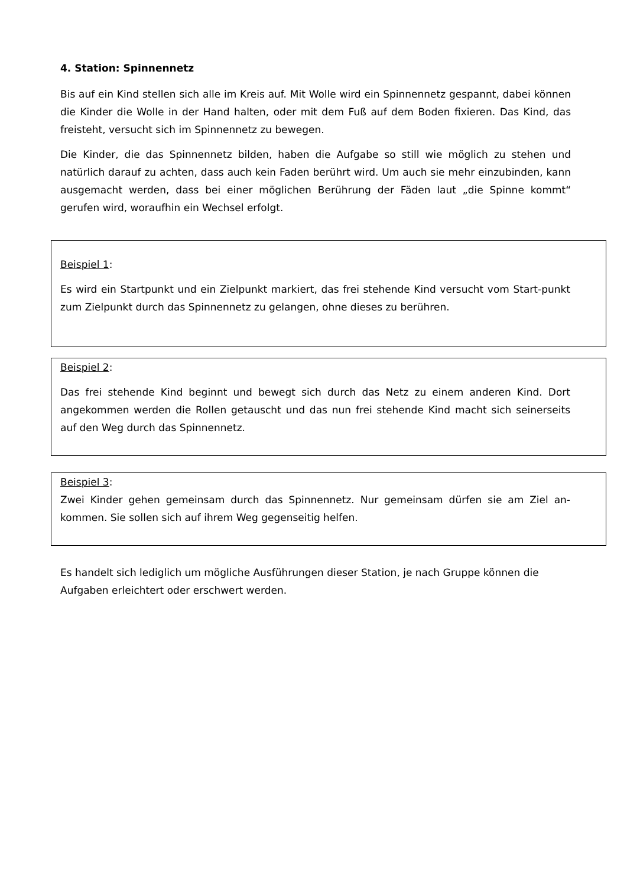4. Station: Spinnennetz
Bis auf ein Kind stellen sich alle im Kreis auf. Mit Wolle wird ein Spinnennetz gespannt, dabei können die Kinder die Wolle in der Hand halten, oder mit dem Fuß auf dem Boden fixieren. Das Kind, das freisteht, versucht sich im Spinnennetz zu bewegen.
Die Kinder, die das Spinnennetz bilden, haben die Aufgabe so still wie möglich zu stehen und natürlich darauf zu achten, dass auch kein Faden berührt wird. Um auch sie mehr einzubinden, kann ausgemacht werden, dass bei einer möglichen Berührung der Fäden laut „die Spinne kommt“ gerufen wird, woraufhin ein Wechsel erfolgt.
Beispiel 1:
Es wird ein Startpunkt und ein Zielpunkt markiert, das frei stehende Kind versucht vom Start-punkt zum Zielpunkt durch das Spinnennetz zu gelangen, ohne dieses zu berühren.
Beispiel 2:
Das frei stehende Kind beginnt und bewegt sich durch das Netz zu einem anderen Kind. Dort angekommen werden die Rollen getauscht und das nun frei stehende Kind macht sich seinerseits auf den Weg durch das Spinnennetz.
Beispiel 3:
Zwei Kinder gehen gemeinsam durch das Spinnennetz. Nur gemeinsam dürfen sie am Ziel an-kommen. Sie sollen sich auf ihrem Weg gegenseitig helfen.
Es handelt sich lediglich um mögliche Ausführungen dieser Station, je nach Gruppe können die Aufgaben erleichtert oder erschwert werden.